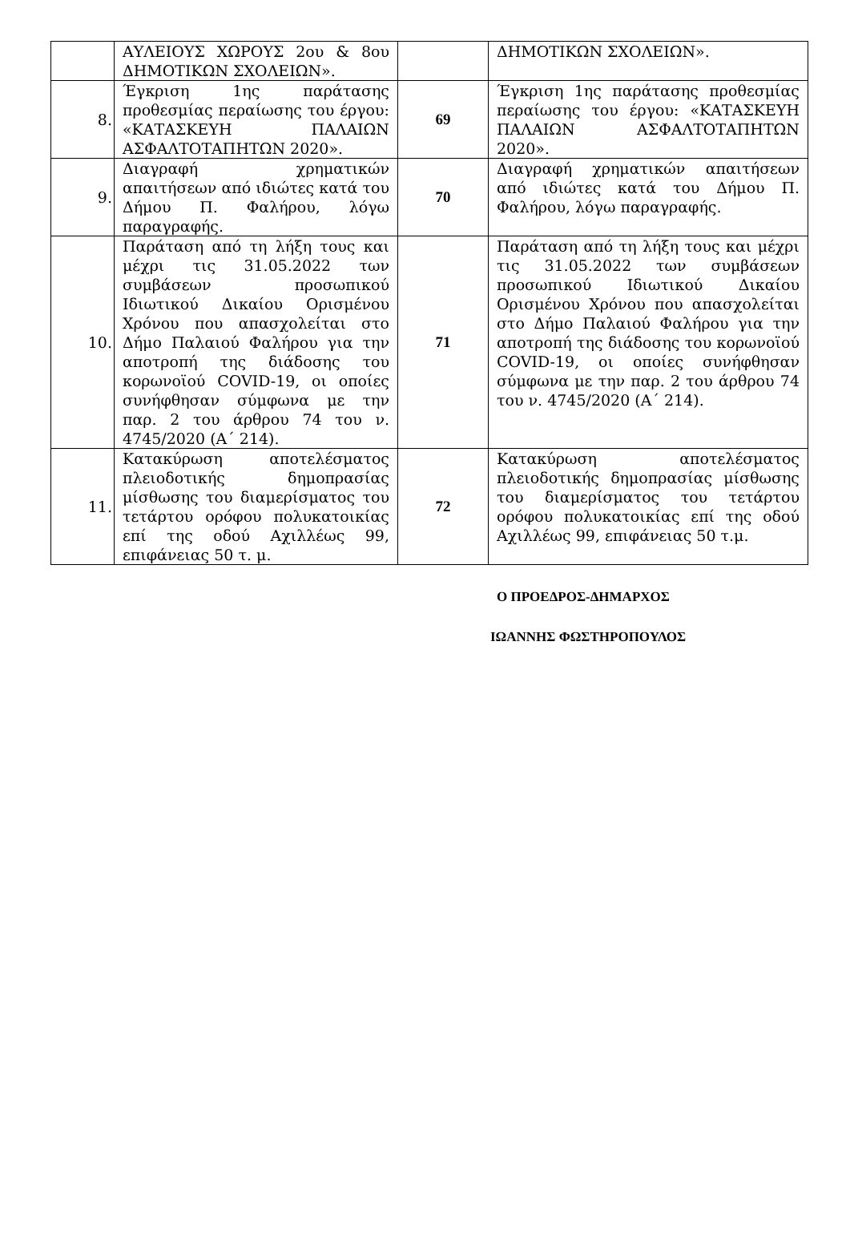| | ΑΥΛΕΙΟΥΣ ΧΩΡΟΥΣ 2ου & 8ου ΔΗΜΟΤΙΚΩΝ ΣΧΟΛΕΙΩΝ». | | ΔΗΜΟΤΙΚΩΝ ΣΧΟΛΕΙΩΝ». |
| 8. | Έγκριση 1ης παράτασης προθεσμίας περαίωσης του έργου: «ΚΑΤΑΣΚΕΥΗ ΠΑΛΑΙΩΝ ΑΣΦΑΛΤΟΤΑΠΗΤΩΝ 2020». | 69 | Έγκριση 1ης παράτασης προθεσμίας περαίωσης του έργου: «ΚΑΤΑΣΚΕΥΗ ΠΑΛΑΙΩΝ ΑΣΦΑΛΤΟΤΑΠΗΤΩΝ 2020». |
| 9. | Διαγραφή χρηματικών απαιτήσεων από ιδιώτες κατά του Δήμου Π. Φαλήρου, λόγω παραγραφής. | 70 | Διαγραφή χρηματικών απαιτήσεων από ιδιώτες κατά του Δήμου Π. Φαλήρου, λόγω παραγραφής. |
| 10. | Παράταση από τη λήξη τους και μέχρι τις 31.05.2022 των συμβάσεων προσωπικού Ιδιωτικού Δικαίου Ορισμένου Χρόνου που απασχολείται στο Δήμο Παλαιού Φαλήρου για την αποτροπή της διάδοσης του κορωνοϊού COVID-19, οι οποίες συνήφθησαν σύμφωνα με την παρ. 2 του άρθρου 74 του ν. 4745/2020 (Α΄ 214). | 71 | Παράταση από τη λήξη τους και μέχρι τις 31.05.2022 των συμβάσεων προσωπικού Ιδιωτικού Δικαίου Ορισμένου Χρόνου που απασχολείται στο Δήμο Παλαιού Φαλήρου για την αποτροπή της διάδοσης του κορωνοϊού COVID-19, οι οποίες συνήφθησαν σύμφωνα με την παρ. 2 του άρθρου 74 του ν. 4745/2020 (Α΄ 214). |
| 11. | Κατακύρωση αποτελέσματος πλειοδοτικής δημοπρασίας μίσθωσης του διαμερίσματος του τετάρτου ορόφου πολυκατοικίας επί της οδού Αχιλλέως 99, επιφάνειας 50 τ. μ. | 72 | Κατακύρωση αποτελέσματος πλειοδοτικής δημοπρασίας μίσθωσης του διαμερίσματος του τετάρτου ορόφου πολυκατοικίας επί της οδού Αχιλλέως 99, επιφάνειας 50 τ.μ. |
Ο ΠΡΟΕΔΡΟΣ-ΔΗΜΑΡΧΟΣ
ΙΩΑΝΝΗΣ ΦΩΣΤΗΡΟΠΟΥΛΟΣ